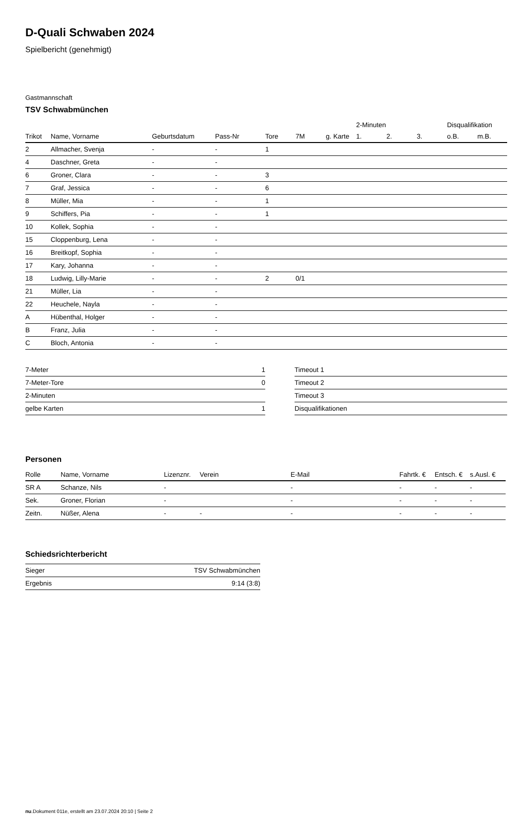D-Quali Schwaben 2024
Spielbericht (genehmigt)
Gastmannschaft
TSV Schwabmünchen
| | | | | | | | 2-Minuten | | | Disqualifikation | |
| --- | --- | --- | --- | --- | --- | --- | --- | --- | --- | --- | --- |
| Trikot | Name, Vorname | Geburtsdatum | Pass-Nr | Tore | 7M | g. Karte | 1. | 2. | 3. | o.B. | m.B. |
| 2 | Allmacher, Svenja | - | - | 1 | | | | | | | |
| 4 | Daschner, Greta | - | - | | | | | | | | |
| 6 | Groner, Clara | - | - | 3 | | | | | | | |
| 7 | Graf, Jessica | - | - | 6 | | | | | | | |
| 8 | Müller, Mia | - | - | 1 | | | | | | | |
| 9 | Schiffers, Pia | - | - | 1 | | | | | | | |
| 10 | Kollek, Sophia | - | - | | | | | | | | |
| 15 | Cloppenburg, Lena | - | - | | | | | | | | |
| 16 | Breitkopf, Sophia | - | - | | | | | | | | |
| 17 | Kary, Johanna | - | - | | | | | | | | |
| 18 | Ludwig, Lilly-Marie | - | - | 2 | 0/1 | | | | | | |
| 21 | Müller, Lia | - | - | | | | | | | | |
| 22 | Heuchele, Nayla | - | - | | | | | | | | |
| A | Hübenthal, Holger | - | - | | | | | | | | |
| B | Franz, Julia | - | - | | | | | | | | |
| C | Bloch, Antonia | - | - | | | | | | | | |
| 7-Meter | 1 |
| 7-Meter-Tore | 0 |
| 2-Minuten | |
| gelbe Karten | 1 |
| Timeout 1 |
| Timeout 2 |
| Timeout 3 |
| Disqualifikationen |
Personen
| Rolle | Name, Vorname | Lizenznr. | Verein | E-Mail | Fahrtk. € | Entsch. € | s.Ausl. € |
| --- | --- | --- | --- | --- | --- | --- | --- |
| SR A | Schanze, Nils | - | | - | - | - | - |
| Sek. | Groner, Florian | - | | - | - | - | - |
| Zeitn. | Nüßer, Alena | - | - | - | - | - | - |
Schiedsrichterbericht
| Sieger | TSV Schwabmünchen |
| Ergebnis | 9:14 (3:8) |
nu.Dokument 011e, erstellt am 23.07.2024 20:10 | Seite 2